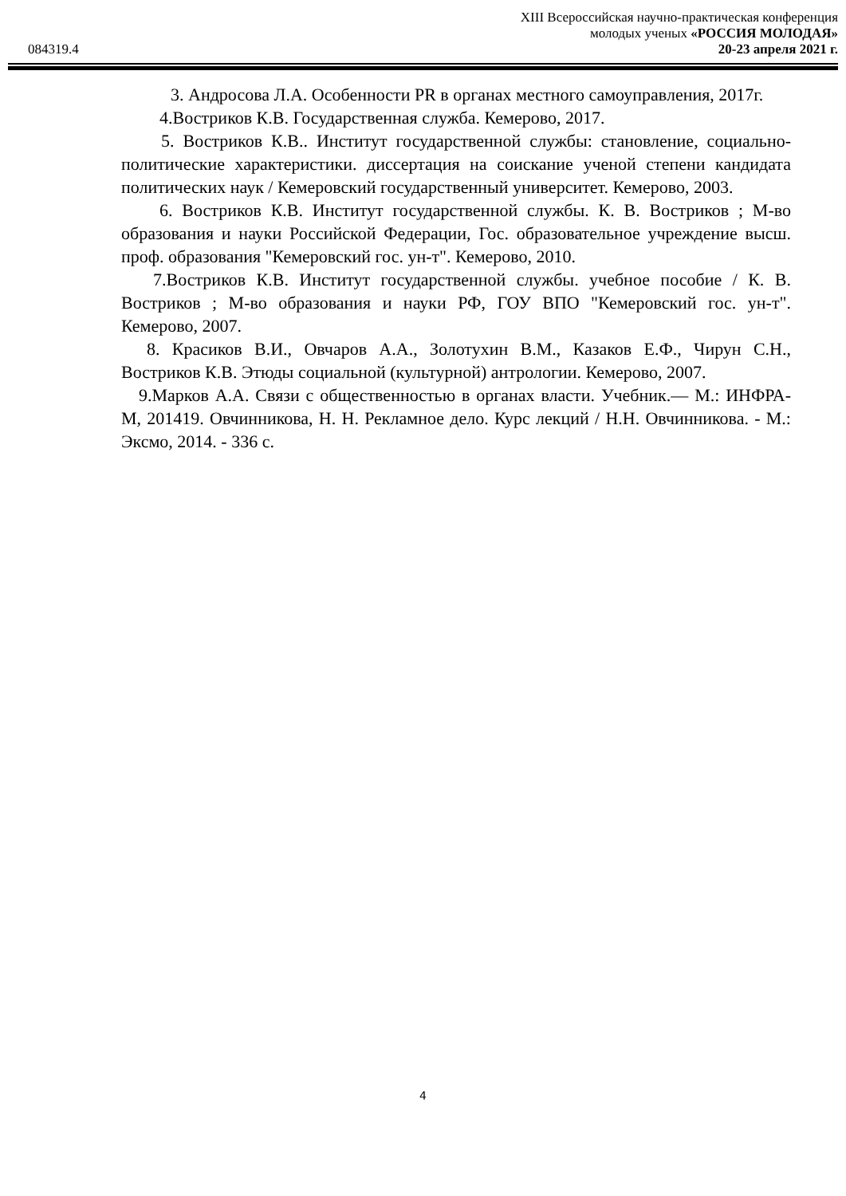XIII Всероссийская научно-практическая конференция
молодых ученых «РОССИЯ МОЛОДАЯ»
20-23 апреля 2021 г.
084319.4
3. Андросова Л.А. Особенности PR в органах местного самоуправления, 2017г.
4.Востриков К.В. Государственная служба. Кемерово, 2017.
5. Востриков К.В.. Институт государственной службы: становление, социально-политические характеристики. диссертация на соискание ученой степени кандидата политических наук / Кемеровский государственный университет. Кемерово, 2003.
6. Востриков К.В. Институт государственной службы. К. В. Востриков ; М-во образования и науки Российской Федерации, Гос. образовательное учреждение высш. проф. образования "Кемеровский гос. ун-т". Кемерово, 2010.
7.Востриков К.В. Институт государственной службы. учебное пособие / К. В. Востриков ; М-во образования и науки РФ, ГОУ ВПО "Кемеровский гос. ун-т". Кемерово, 2007.
8. Красиков В.И., Овчаров А.А., Золотухин В.М., Казаков Е.Ф., Чирун С.Н., Востриков К.В. Этюды социальной (культурной) антрологии. Кемерово, 2007.
9.Марков А.А. Связи с общественностью в органах власти. Учебник.— М.: ИНФРА-М, 201419. Овчинникова, Н. Н. Рекламное дело. Курс лекций / Н.Н. Овчинникова. - М.: Эксмо, 2014. - 336 с.
4